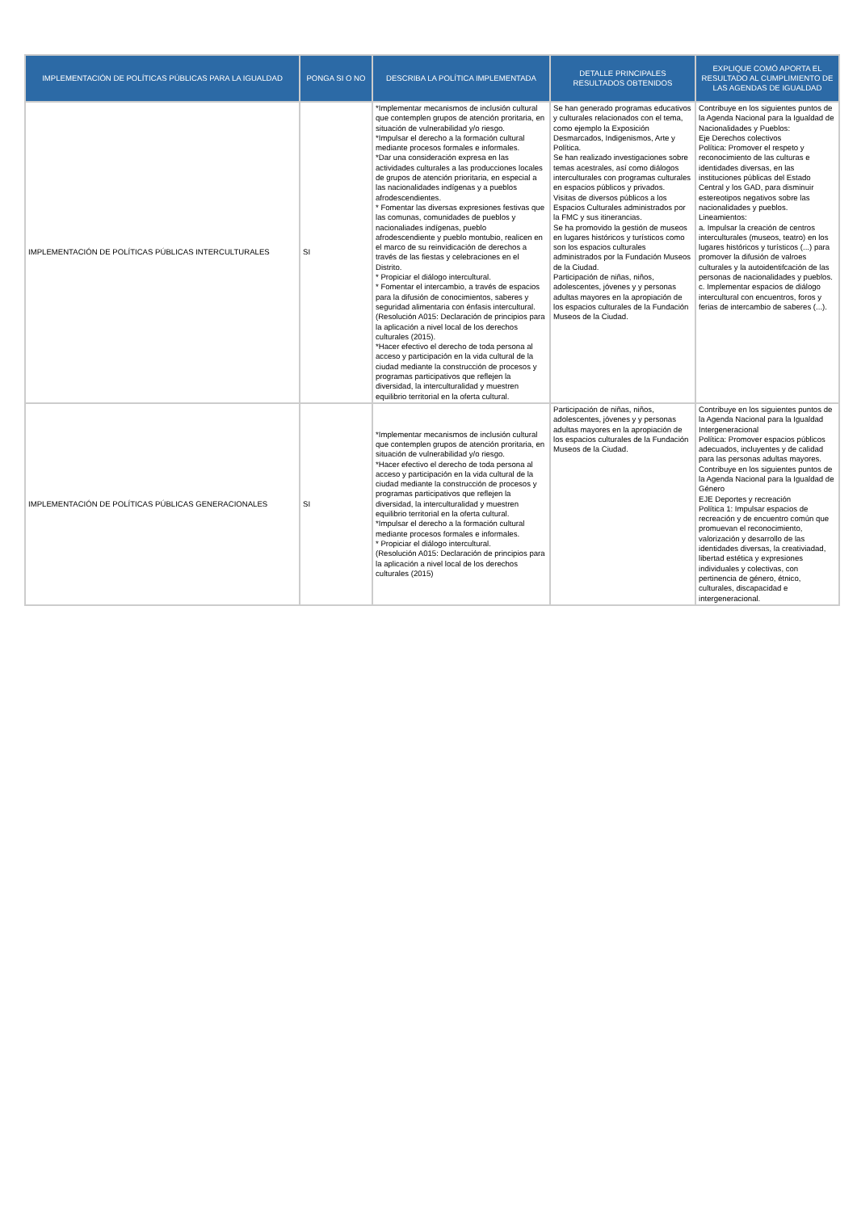| IMPLEMENTACIÓN DE POLÍTICAS PÚBLICAS PARA LA IGUALDAD | PONGA SI O NO | DESCRIBA LA POLÍTICA IMPLEMENTADA | DETALLE PRINCIPALES RESULTADOS OBTENIDOS | EXPLIQUE COMÓ APORTA EL RESULTADO AL CUMPLIMIENTO DE LAS AGENDAS DE IGUALDAD |
| --- | --- | --- | --- | --- |
| IMPLEMENTACIÓN DE POLÍTICAS PÚBLICAS INTERCULTURALES | SI | *Implementar mecanismos de inclusión cultural que contemplen grupos de atención proritaria, en situación de vulnerabilidad y/o riesgo. *Impulsar el derecho a la formación cultural mediante procesos formales e informales. *Dar una consideración expresa en las actividades culturales a las producciones locales de grupos de atención prioritaria, en especial a las nacionalidades indígenas y a pueblos afrodescendientes. * Fomentar las diversas expresiones festivas que las comunas, comunidades de pueblos y nacionaliades indígenas, pueblo afrodescendiente y pueblo montubio, realicen en el marco de su reinvidicación de derechos a través de las fiestas y celebraciones en el Distrito. * Propiciar el diálogo intercultural. * Fomentar el intercambio, a través de espacios para la difusión de conocimientos, saberes y seguridad alimentaria con énfasis intercultural. (Resolución A015: Declaración de principios para la aplicación a nivel local de los derechos culturales (2015). *Hacer efectivo el derecho de toda persona al acceso y participación en la vida cultural de la ciudad mediante la construcción de procesos y programas participativos que reflejen la diversidad, la interculturalidad y muestren equilibrio territorial en la oferta cultural. | Se han generado programas educativos y culturales relacionados con el tema, como ejemplo la Exposición Desmarcados, Indigenismos, Arte y Política. Se han realizado investigaciones sobre temas acestrales, así como diálogos interculturales con programas culturales en espacios públicos y privados. Visitas de diversos públicos a los Espacios Culturales administrados por la FMC y sus itinerancias. Se ha promovido la gestión de museos en lugares históricos y turísticos como son los espacios culturales administrados por la Fundación Museos de la Ciudad. Participación de niñas, niños, adolescentes, jóvenes y y personas adultas mayores en la apropiación de los espacios culturales de la Fundación Museos de la Ciudad. | Contribuye en los siguientes puntos de la Agenda Nacional para la Igualdad de Nacionalidades y Pueblos: Eje Derechos colectivos Política: Promover el respeto y reconocimiento de las culturas e identidades diversas, en las instituciones públicas del Estado Central y los GAD, para disminuir estereotipos negativos sobre las nacionalidades y pueblos. Lineamientos: a. Impulsar la creación de centros interculturales (museos, teatro) en los lugares históricos y turísticos (...) para promover la difusión de valroes culturales y la autoidentifcación de las personas de nacionalidades y pueblos. c. Implementar espacios de diálogo intercultural con encuentros, foros y ferias de intercambio de saberes (...). |
| IMPLEMENTACIÓN DE POLÍTICAS PÚBLICAS GENERACIONALES | SI | *Implementar mecanismos de inclusión cultural que contemplen grupos de atención proritaria, en situación de vulnerabilidad y/o riesgo. *Hacer efectivo el derecho de toda persona al acceso y participación en la vida cultural de la ciudad mediante la construcción de procesos y programas participativos que reflejen la diversidad, la interculturalidad y muestren equilibrio territorial en la oferta cultural. *Impulsar el derecho a la formación cultural mediante procesos formales e informales. * Propiciar el diálogo intercultural. (Resolución A015: Declaración de principios para la aplicación a nivel local de los derechos culturales (2015) | Participación de niñas, niños, adolescentes, jóvenes y y personas adultas mayores en la apropiación de los espacios culturales de la Fundación Museos de la Ciudad. | Contribuye en los siguientes puntos de la Agenda Nacional para la Igualdad Intergeneracional Política: Promover espacios públicos adecuados, incluyentes y de calidad para las personas adultas mayores. Contribuye en los siguientes puntos de la Agenda Nacional para la Igualdad de Género EJE Deportes y recreación Política 1: Impulsar espacios de recreación y de encuentro común que promuevan el reconocimiento, valorización y desarrollo de las identidades diversas, la creativiadad, libertad estética y expresiones individuales y colectivas, con pertinencia de género, étnico, culturales, discapacidad e intergeneracional. |